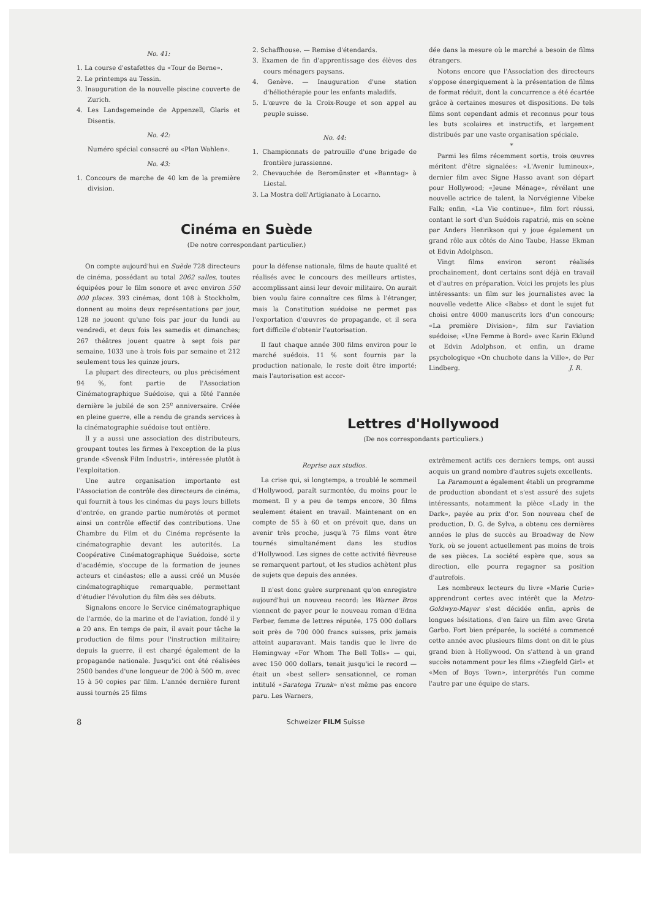No. 41:
1. La course d'estafettes du «Tour de Berne».
2. Le printemps au Tessin.
3. Inauguration de la nouvelle piscine couverte de Zurich.
4. Les Landsgemeinde de Appenzell, Glaris et Disentis.
No. 42:
Numéro spécial consacré au «Plan Wahlen».
No. 43:
1. Concours de marche de 40 km de la première division.
2. Schaffhouse. — Remise d'étendards.
3. Examen de fin d'apprentissage des élèves des cours ménagers paysans.
4. Genève. — Inauguration d'une station d'héliothérapie pour les enfants maladifs.
5. L'œuvre de la Croix-Rouge et son appel au peuple suisse.
No. 44:
1. Championnats de patrouille d'une brigade de frontière jurassienne.
2. Chevauchée de Beromünster et «Banntag» à Liestal.
3. La Mostra dell'Artigianato à Locarno.
dée dans la mesure où le marché a besoin de films étrangers.
Notons encore que l'Association des directeurs s'oppose énergiquement à la présentation de films de format réduit, dont la concurrence a été écartée grâce à certaines mesures et dispositions. De tels films sont cependant admis et reconnus pour tous les buts scolaires et instructifs, et largement distribués par une vaste organisation spéciale.
*
Parmi les films récemment sortis, trois œuvres méritent d'être signalées: «L'Avenir lumineux», dernier film avec Signe Hasso avant son départ pour Hollywood; «Jeune Ménage», révélant une nouvelle actrice de talent, la Norvégienne Vibeke Falk; enfin, «La Vie continue», film fort réussi, contant le sort d'un Suédois rapatrié, mis en scène par Anders Henrikson qui y joue également un grand rôle aux côtés de Aino Taube, Hasse Ekman et Edvin Adolphson.
Vingt films environ seront réalisés prochainement, dont certains sont déjà en travail et d'autres en préparation. Voici les projets les plus intéressants: un film sur les journalistes avec la nouvelle vedette Alice «Babs» et dont le sujet fut choisi entre 4000 manuscrits lors d'un concours; «La première Division», film sur l'aviation suédoise; «Une Femme à Bord» avec Karin Eklund et Edvin Adolphson, et enfin, un drame psychologique «On chuchote dans la Ville», de Per Lindberg. J. R.
Cinéma en Suède
(De notre correspondant particulier.)
On compte aujourd'hui en Suède 728 directeurs de cinéma, possédant au total 2062 salles, toutes équipées pour le film sonore et avec environ 550 000 places. 393 cinémas, dont 108 à Stockholm, donnent au moins deux représentations par jour, 128 ne jouent qu'une fois par jour du lundi au vendredi, et deux fois les samedis et dimanches; 267 théâtres jouent quatre à sept fois par semaine, 1033 une à trois fois par semaine et 212 seulement tous les quinze jours.
La plupart des directeurs, ou plus précisément 94 %, font partie de l'Association Cinématographique Suédoise, qui a fêté l'année dernière le jubilé de son 25<sup>e</sup> anniversaire. Créée en pleine guerre, elle a rendu de grands services à la cinématographie suédoise tout entière.
Il y a aussi une association des distributeurs, groupant toutes les firmes à l'exception de la plus grande «Svensk Film Industri», intéressée plutôt à l'exploitation.
Une autre organisation importante est l'Association de contrôle des directeurs de cinéma, qui fournit à tous les cinémas du pays leurs billets d'entrée, en grande partie numérotés et permet ainsi un contrôle effectif des contributions. Une Chambre du Film et du Cinéma représente la cinématographie devant les autorités. La Coopérative Cinématographique Suédoise, sorte d'académie, s'occupe de la formation de jeunes acteurs et cinéastes; elle a aussi créé un Musée cinématographique remarquable, permettant d'étudier l'évolution du film dès ses débuts.
Signalons encore le Service cinématographique de l'armée, de la marine et de l'aviation, fondé il y a 20 ans. En temps de paix, il avait pour tâche la production de films pour l'instruction militaire; depuis la guerre, il est chargé également de la propagande nationale. Jusqu'ici ont été réalisées 2500 bandes d'une longueur de 200 à 500 m, avec 15 à 50 copies par film. L'année dernière furent aussi tournés 25 films
pour la défense nationale, films de haute qualité et réalisés avec le concours des meilleurs artistes, accomplissant ainsi leur devoir militaire. On aurait bien voulu faire connaître ces films à l'étranger, mais la Constitution suédoise ne permet pas l'exportation d'œuvres de propagande, et il sera fort difficile d'obtenir l'autorisation.
Il faut chaque année 300 films environ pour le marché suédois. 11 % sont fournis par la production nationale, le reste doit être importé; mais l'autorisation est accor-
Lettres d'Hollywood
(De nos correspondants particuliers.)
Reprise aux studios.
La crise qui, si longtemps, a troublé le sommeil d'Hollywood, paraît surmontée, du moins pour le moment. Il y a peu de temps encore, 30 films seulement étaient en travail. Maintenant on en compte de 55 à 60 et on prévoit que, dans un avenir très proche, jusqu'à 75 films vont être tournés simultanément dans les studios d'Hollywood. Les signes de cette activité fièvreuse se remarquent partout, et les studios achètent plus de sujets que depuis des années.
Il n'est donc guère surprenant qu'on enregistre aujourd'hui un nouveau record: les Warner Bros viennent de payer pour le nouveau roman d'Edna Ferber, femme de lettres réputée, 175 000 dollars soit près de 700 000 francs suisses, prix jamais atteint auparavant. Mais tandis que le livre de Hemingway «For Whom The Bell Tolls» — qui, avec 150 000 dollars, tenait jusqu'ici le record — était un «best seller» sensationnel, ce roman intitulé «Saratoga Trunk» n'est même pas encore paru. Les Warners,
extrêmement actifs ces derniers temps, ont aussi acquis un grand nombre d'autres sujets excellents.
La Paramount a également établi un programme de production abondant et s'est assuré des sujets intéressants, notamment la pièce «Lady in the Dark», payée au prix d'or. Son nouveau chef de production, D. G. de Sylva, a obtenu ces dernières années le plus de succès au Broadway de New York, où se jouent actuellement pas moins de trois de ses pièces. La société espère que, sous sa direction, elle pourra regagner sa position d'autrefois.
Les nombreux lecteurs du livre «Marie Curie» apprendront certes avec intérêt que la Metro-Goldwyn-Mayer s'est décidée enfin, après de longues hésitations, d'en faire un film avec Greta Garbo. Fort bien préparée, la société a commencé cette année avec plusieurs films dont on dit le plus grand bien à Hollywood. On s'attend à un grand succès notamment pour les films «Ziegfeld Girl» et «Men of Boys Town», interprétés l'un comme l'autre par une équipe de stars.
8 Schweizer FILM Suisse